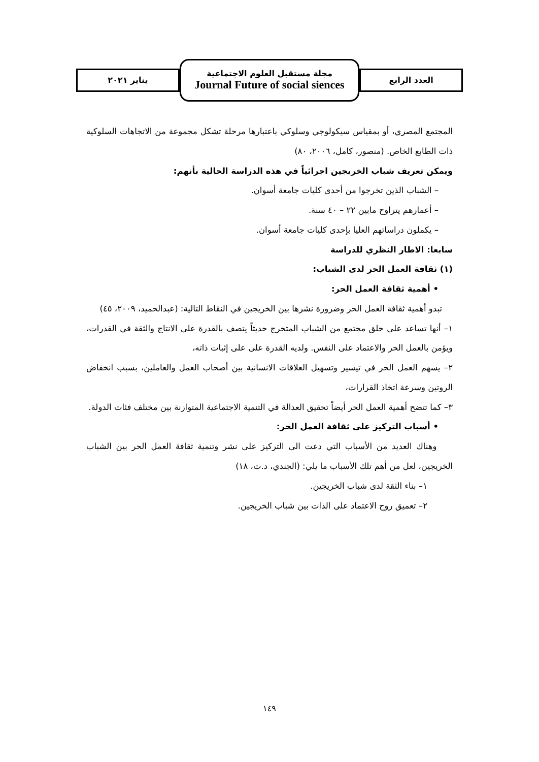العدد الرابع
مجلة مستقبل العلوم الاجتماعية
Journal Future of social siences
يناير ٢٠٢١
المجتمع المصري، أو بمقياس سيكولوجي وسلوكي باعتبارها مرحلة تشكل مجموعة من الاتجاهات السلوكية ذات الطابع الخاص. (منصور، كامل، ٢٠٠٦، ٨٠)
ويمكن تعريف شباب الخريجين اجرائياً في هذه الدراسة الحالية بأنهم:
– الشباب الذين تخرجوا من أحدى كليات جامعة أسوان.
– أعمارهم يتراوح مابين ٢٢ – ٤٠ سنة.
– يكملون دراساتهم العليا بإحدى كليات جامعة أسوان.
سابعا: الاطار النظري للدراسة
(١) ثقافة العمل الحر لدى الشباب:
• أهمية ثقافة العمل الحر:
تبدو أهمية ثقافة العمل الحر وضرورة نشرها بين الخريجين في النقاط التالية: (عبدالحميد، ٢٠٠٩، ٤٥)
١– أنها تساعد على خلق مجتمع من الشباب المتخرج حديثاً يتصف بالقدرة على الانتاج والثقة في القدرات، ويؤمن بالعمل الحر والاعتماد على النفس. ولديه القدرة على على إثبات ذاته،
٢– يسهم العمل الحر في تيسير وتسهيل العلاقات الانسانية بين أصحاب العمل والعاملين، بسبب انخفاض الروتين وسرعة اتخاذ القرارات،
٣– كما تتضح أهمية العمل الحر أيضاً تحقيق العدالة في التنمية الاجتماعية المتوازنة بين مختلف فئات الدولة.
• أسباب التركيز على ثقافة العمل الحر:
وهناك العديد من الأسباب التي دعت الى التركيز على نشر وتنمية ثقافة العمل الحر بين الشباب الخريجين، لعل من أهم تلك الأسباب ما يلي: (الجندي، د.ت، ١٨)
١– بناء الثقة لدى شباب الخريجين.
٢– تعميق روح الاعتماد على الذات بين شباب الخريجين.
١٤٩